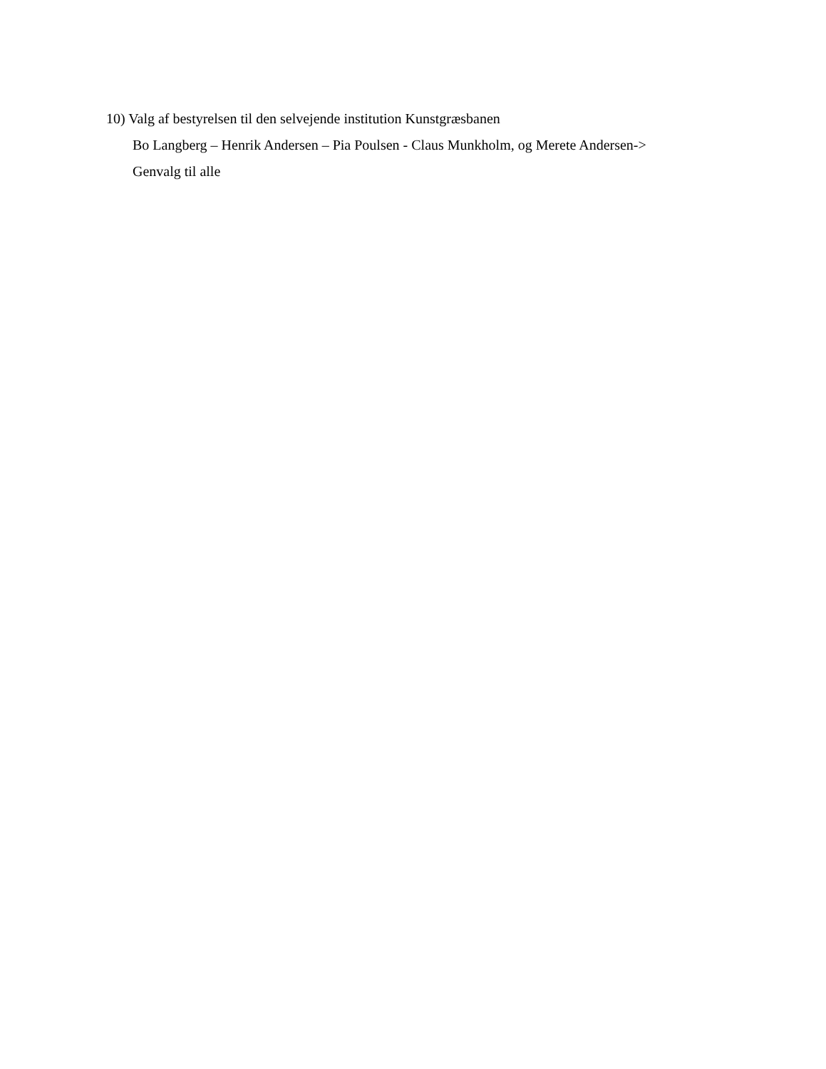10) Valg af bestyrelsen til den selvejende institution Kunstgræsbanen
Bo Langberg – Henrik Andersen – Pia Poulsen - Claus Munkholm, og Merete Andersen->
Genvalg til alle